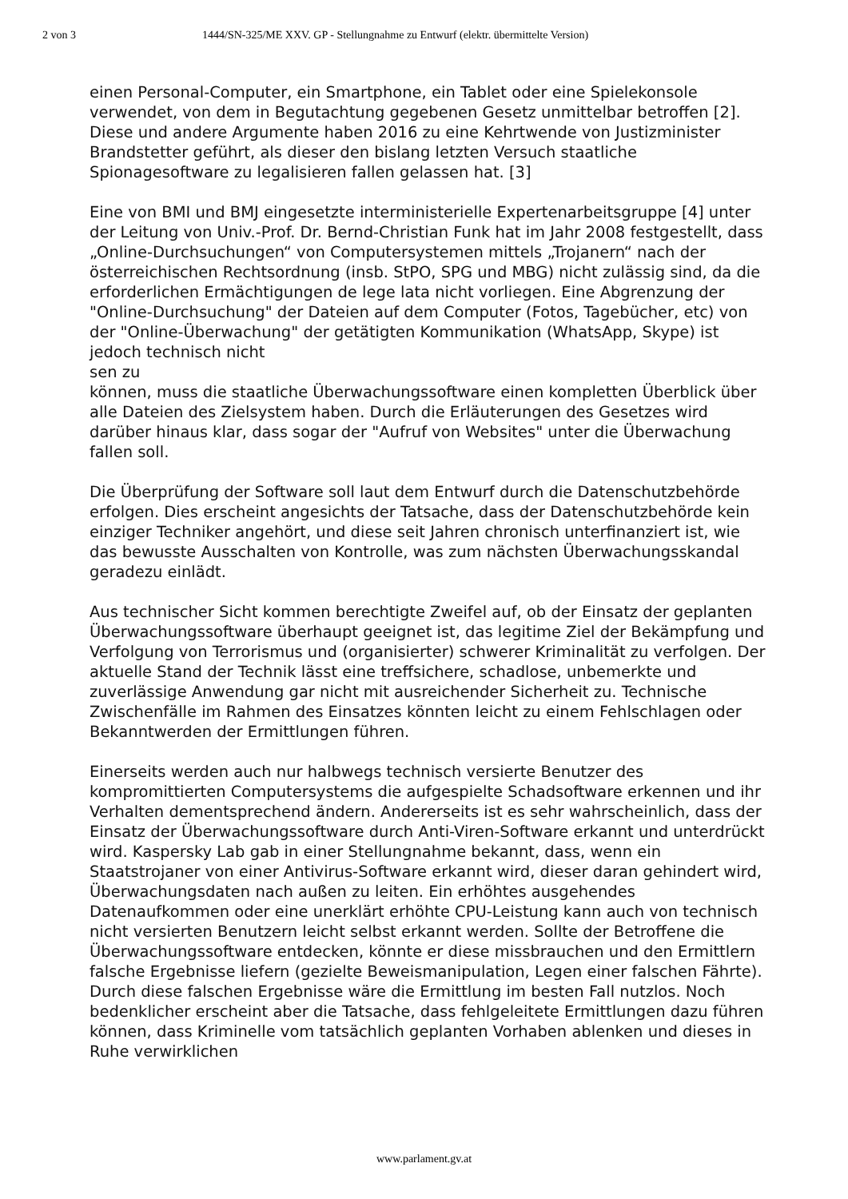2 von 3 1444/SN-325/ME XXV. GP - Stellungnahme zu Entwurf (elektr. übermittelte Version)
einen Personal-Computer, ein Smartphone, ein Tablet oder eine Spielekonsole verwendet, von dem in Begutachtung gegebenen Gesetz unmittelbar betroffen [2]. Diese und andere Argumente haben 2016 zu eine Kehrtwende von Justizminister Brandstetter geführt, als dieser den bislang letzten Versuch staatliche Spionagesoftware zu legalisieren fallen gelassen hat. [3]
Eine von BMI und BMJ eingesetzte interministerielle Expertenarbeitsgruppe [4] unter der Leitung von Univ.-Prof. Dr. Bernd-Christian Funk hat im Jahr 2008 festgestellt, dass „Online-Durchsuchungen“ von Computersystemen mittels „Trojanern“ nach der österreichischen Rechtsordnung (insb. StPO, SPG und MBG) nicht zulässig sind, da die erforderlichen Ermächtigungen de lege lata nicht vorliegen. Eine Abgrenzung der "Online-Durchsuchung" der Dateien auf dem Computer (Fotos, Tagebücher, etc) von der "Online-Überwachung" der getätigten Kommunikation (WhatsApp, Skype) ist jedoch technisch nicht
sen zu
können, muss die staatliche Überwachungssoftware einen kompletten Überblick über alle Dateien des Zielsystem haben. Durch die Erläuterungen des Gesetzes wird darüber hinaus klar, dass sogar der "Aufruf von Websites" unter die Überwachung fallen soll.
Die Überprüfung der Software soll laut dem Entwurf durch die Datenschutzbehörde erfolgen. Dies erscheint angesichts der Tatsache, dass der Datenschutzbehörde kein einziger Techniker angehört, und diese seit Jahren chronisch unterfinanziert ist, wie das bewusste Ausschalten von Kontrolle, was zum nächsten Überwachungsskandal geradezu einlädt.
Aus technischer Sicht kommen berechtigte Zweifel auf, ob der Einsatz der geplanten Überwachungssoftware überhaupt geeignet ist, das legitime Ziel der Bekämpfung und Verfolgung von Terrorismus und (organisierter) schwerer Kriminalität zu verfolgen. Der aktuelle Stand der Technik lässt eine treffsichere, schadlose, unbemerkte und zuverlässige Anwendung gar nicht mit ausreichender Sicherheit zu. Technische Zwischenfälle im Rahmen des Einsatzes könnten leicht zu einem Fehlschlagen oder Bekanntwerden der Ermittlungen führen.
Einerseits werden auch nur halbwegs technisch versierte Benutzer des kompromittierten Computersystems die aufgespielte Schadsoftware erkennen und ihr Verhalten dementsprechend ändern. Andererseits ist es sehr wahrscheinlich, dass der Einsatz der Überwachungssoftware durch Anti-Viren-Software erkannt und unterdrückt wird. Kaspersky Lab gab in einer Stellungnahme bekannt, dass, wenn ein Staatstrojaner von einer Antivirus-Software erkannt wird, dieser daran gehindert wird, Überwachungsdaten nach außen zu leiten. Ein erhöhtes ausgehendes Datenaufkommen oder eine unerklärt erhöhte CPU-Leistung kann auch von technisch nicht versierten Benutzern leicht selbst erkannt werden. Sollte der Betroffene die Überwachungssoftware entdecken, könnte er diese missbrauchen und den Ermittlern falsche Ergebnisse liefern (gezielte Beweismanipulation, Legen einer falschen Fährte). Durch diese falschen Ergebnisse wäre die Ermittlung im besten Fall nutzlos. Noch bedenklicher erscheint aber die Tatsache, dass fehlgeleitete Ermittlungen dazu führen können, dass Kriminelle vom tatsächlich geplanten Vorhaben ablenken und dieses in Ruhe verwirklichen
www.parlament.gv.at